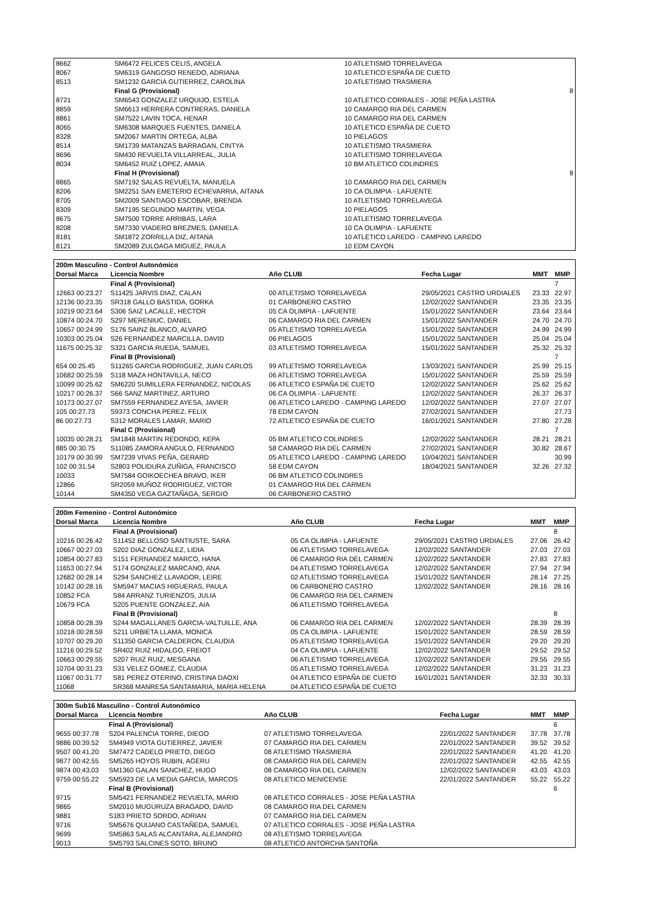| 8662 | SM6472 FELICES CELIS, ANGELA | 10 ATLETISMO TORRELAVEGA |
| 8067 | SM6319 GANGOSO RENEDO, ADRIANA | 10 ATLETICO ESPAÑA DE CUETO |
| 8513 | SM1232 GARCIA GUTIERREZ, CAROLINA | 10 ATLETISMO TRASMIERA |
| | Final G (Provisional) | 8 |
| 8721 | SM6543 GONZALEZ URQUIJO, ESTELA | 10 ATLETICO CORRALES - JOSE PEÑA LASTRA |
| 8859 | SM6613 HERRERA CONTRERAS, DANIELA | 10 CAMARGO RIA DEL CARMEN |
| 8861 | SM7522 LAVIN TOCA, HENAR | 10 CAMARGO RIA DEL CARMEN |
| 8065 | SM6308 MARQUES FUENTES, DANIELA | 10 ATLETICO ESPAÑA DE CUETO |
| 8328 | SM2067 MARTIN ORTEGA, ALBA | 10 PIELAGOS |
| 8514 | SM1739 MATANZAS BARRAGAN, CINTYA | 10 ATLETISMO TRASMIERA |
| 8696 | SM430 REVUELTA VILLARREAL, JULIA | 10 ATLETISMO TORRELAVEGA |
| 8034 | SM6452 RUIZ LOPEZ, AMAIA | 10 BM ATLETICO COLINDRES |
| | Final H (Provisional) | 8 |
| 8865 | SM7192 SALAS REVUELTA, MANUELA | 10 CAMARGO RIA DEL CARMEN |
| 8206 | SM2251 SAN EMETERIO ECHEVARRIA, AITANA | 10 CA OLIMPIA - LAFUENTE |
| 8705 | SM2009 SANTIAGO ESCOBAR, BRENDA | 10 ATLETISMO TORRELAVEGA |
| 8309 | SM7195 SEGUNDO MARTIN, VEGA | 10 PIELAGOS |
| 8675 | SM7500 TORRE ARRIBAS, LARA | 10 ATLETISMO TORRELAVEGA |
| 8208 | SM7330 VIADERO BREZMES, DANIELA | 10 CA OLIMPIA - LAFUENTE |
| 8181 | SM1872 ZORRILLA DIZ, AITANA | 10 ATLETICO LAREDO - CAMPING LAREDO |
| 8121 | SM2089 ZULOAGA MIGUEZ, PAULA | 10 EDM CAYON |
| 200m Masculino - Control Autonómico | | | | | |
| --- | --- | --- | --- | --- | --- |
| Dorsal Marca | Licencia Nombre | Año CLUB | Fecha Lugar | MMT | MMP |
| | Final A (Provisional) | | | | 7 |
| 12663 00:23.27 | S11425 JARVIS DIAZ, CALAN | 00 ATLETISMO TORRELAVEGA | 29/05/2021 CASTRO URDIALES | 23.33 | 22.97 |
| 12136 00:23.35 | SR318 GALLO BASTIDA, GORKA | 01 CARBONERO CASTRO | 12/02/2022 SANTANDER | 23.35 | 23.35 |
| 10219 00:23.64 | S306 SAIZ LACALLE, HECTOR | 05 CA OLIMPIA - LAFUENTE | 15/01/2022 SANTANDER | 23.64 | 23.64 |
| 10874 00:24.70 | S297 MERENIUC, DANIEL | 06 CAMARGO RIA DEL CARMEN | 15/01/2022 SANTANDER | 24.70 | 24.70 |
| 10657 00:24.99 | S176 SAINZ BLANCO, ALVARO | 05 ATLETISMO TORRELAVEGA | 15/01/2022 SANTANDER | 24.99 | 24.99 |
| 10303 00:25.04 | S26 FERNANDEZ MARCILLA, DAVID | 06 PIELAGOS | 15/01/2022 SANTANDER | 25.04 | 25.04 |
| 11675 00:25.32 | S321 GARCIA RUEDA, SAMUEL | 03 ATLETISMO TORRELAVEGA | 15/01/2022 SANTANDER | 25.32 | 25.32 |
| | Final B (Provisional) | | | | 7 |
| 654 00:25.45 | S11265 GARCIA RODRIGUEZ, JUAN CARLOS | 99 ATLETISMO TORRELAVEGA | 13/03/2021 SANTANDER | 25.99 | 25.15 |
| 10682 00:25.59 | S118 MAZA HONTAVILLA, NECO | 06 ATLETISMO TORRELAVEGA | 15/01/2022 SANTANDER | 25.59 | 25.59 |
| 10099 00:25.62 | SM6220 SUMILLERA FERNANDEZ, NICOLAS | 06 ATLETICO ESPAÑA DE CUETO | 12/02/2022 SANTANDER | 25.62 | 25.62 |
| 10217 00:26.37 | S66 SANZ MARTINEZ, ARTURO | 06 CA OLIMPIA - LAFUENTE | 12/02/2022 SANTANDER | 26.37 | 26.37 |
| 10173 00:27.07 | SM7559 FERNANDEZ AYESA, JAVIER | 06 ATLETICO LAREDO - CAMPING LAREDO | 12/02/2022 SANTANDER | 27.07 | 27.07 |
| 105 00:27.73 | S9373 CONCHA PEREZ, FELIX | 78 EDM CAYON | 27/02/2021 SANTANDER | | 27.73 |
| 86 00:27.73 | S312 MORALES LAMAR, MARIO | 72 ATLETICO ESPAÑA DE CUETO | 16/01/2021 SANTANDER | 27.80 | 27.28 |
| | Final C (Provisional) | | | | 7 |
| 10035 00:28.21 | SM1848 MARTIN REDONDO, KEPA | 05 BM ATLETICO COLINDRES | 12/02/2022 SANTANDER | 28.21 | 28.21 |
| 885 00:30.75 | S11085 ZAMORA ANGULO, FERNANDO | 58 CAMARGO RIA DEL CARMEN | 27/02/2021 SANTANDER | 30.82 | 28.67 |
| 10179 00:30.99 | SM7239 VIVAS PEÑA, GERARD | 05 ATLETICO LAREDO - CAMPING LAREDO | 10/04/2021 SANTANDER | | 30.99 |
| 102 00:31.54 | S2803 POLIDURA ZUÑIGA, FRANCISCO | 58 EDM CAYON | 18/04/2021 SANTANDER | 32.26 | 27.32 |
| 10033 | SM7584 GOIKOECHEA BRAVO, IKER | 06 BM ATLETICO COLINDRES | | | |
| 12866 | SR2059 MUÑOZ RODRIGUEZ, VICTOR | 01 CAMARGO RIA DEL CARMEN | | | |
| 10144 | SM4350 VEGA GAZTAÑAGA, SERGIO | 06 CARBONERO CASTRO | | | |
| 200m Femenino - Control Autonómico | | | | | |
| --- | --- | --- | --- | --- | --- |
| Dorsal Marca | Licencia Nombre | Año CLUB | Fecha Lugar | MMT | MMP |
| | Final A (Provisional) | | | | 8 |
| 10216 00:26.42 | S11452 BELLOSO SANTIUSTE, SARA | 05 CA OLIMPIA - LAFUENTE | 29/05/2021 CASTRO URDIALES | 27.06 | 26.42 |
| 10667 00:27.03 | S202 DIAZ GONZALEZ, LIDIA | 06 ATLETISMO TORRELAVEGA | 12/02/2022 SANTANDER | 27.03 | 27.03 |
| 10854 00:27.83 | S151 FERNANDEZ MARCO, HANA | 06 CAMARGO RIA DEL CARMEN | 12/02/2022 SANTANDER | 27.83 | 27.83 |
| 11653 00:27.94 | S174 GONZALEZ MARCANO, ANA | 04 ATLETISMO TORRELAVEGA | 12/02/2022 SANTANDER | 27.94 | 27.94 |
| 12682 00:28.14 | S294 SANCHEZ LLAVADOR, LEIRE | 02 ATLETISMO TORRELAVEGA | 15/01/2022 SANTANDER | 28.14 | 27.25 |
| 10142 00:28.16 | SM5947 MACIAS HIGUERAS, PAULA | 06 CARBONERO CASTRO | 12/02/2022 SANTANDER | 28.16 | 28.16 |
| 10852 FCA | S84 ARRANZ TURIENZOS, JULIA | 06 CAMARGO RIA DEL CARMEN | | | |
| 10679 FCA | S205 PUENTE GONZALEZ, AIA | 06 ATLETISMO TORRELAVEGA | | | |
| | Final B (Provisional) | | | | 8 |
| 10858 00:28.39 | S244 MAGALLANES GARCIA-VALTUILLE, ANA | 06 CAMARGO RIA DEL CARMEN | 12/02/2022 SANTANDER | 28.39 | 28.39 |
| 10218 00:28.59 | S211 URBIETA LLAMA, MONICA | 05 CA OLIMPIA - LAFUENTE | 15/01/2022 SANTANDER | 28.59 | 28.59 |
| 10707 00:29.20 | S11350 GARCIA CALDERON, CLAUDIA | 05 ATLETISMO TORRELAVEGA | 15/01/2022 SANTANDER | 29.20 | 29.20 |
| 11216 00:29.52 | SR402 RUIZ HIDALGO, FREIOT | 04 CA OLIMPIA - LAFUENTE | 12/02/2022 SANTANDER | 29.52 | 29.52 |
| 10663 00:29.55 | S207 RUIZ RUIZ, MESGANA | 06 ATLETISMO TORRELAVEGA | 12/02/2022 SANTANDER | 29.55 | 29.55 |
| 10704 00:31.23 | S31 VELEZ GOMEZ, CLAUDIA | 05 ATLETISMO TORRELAVEGA | 12/02/2022 SANTANDER | 31.23 | 31.23 |
| 11067 00:31.77 | S81 PEREZ OTERINO, CRISTINA DAOXI | 04 ATLETICO ESPAÑA DE CUETO | 16/01/2021 SANTANDER | 32.33 | 30.33 |
| 11068 | SR368 MANRESA SANTAMARIA, MARIA HELENA | 04 ATLETICO ESPAÑA DE CUETO | | | |
| 300m Sub16 Masculino - Control Autonómico | | | | | |
| --- | --- | --- | --- | --- | --- |
| Dorsal Marca | Licencia Nombre | Año CLUB | Fecha Lugar | MMT | MMP |
| | Final A (Provisional) | | | | 6 |
| 9655 00:37.78 | S204 PALENCIA TORRE, DIEGO | 07 ATLETISMO TORRELAVEGA | 22/01/2022 SANTANDER | 37.78 | 37.78 |
| 9886 00:39.52 | SM4949 VIOTA GUTIERREZ, JAVIER | 07 CAMARGO RIA DEL CARMEN | 22/01/2022 SANTANDER | 39.52 | 39.52 |
| 9507 00:41.20 | SM7472 CADELO PRIETO, DIEGO | 08 ATLETISMO TRASMIERA | 22/01/2022 SANTANDER | 41.20 | 41.20 |
| 9877 00:42.55 | SM5265 HOYOS RUBIN, AGERU | 08 CAMARGO RIA DEL CARMEN | 22/01/2022 SANTANDER | 42.55 | 42.55 |
| 9874 00:43.03 | SM1360 GALAN SANCHEZ, HUGO | 08 CAMARGO RIA DEL CARMEN | 12/02/2022 SANTANDER | 43.03 | 43.03 |
| 9759 00:55.22 | SM5923 DE LA MEDIA GARCIA, MARCOS | 08 ATLETICO MENICENSE | 22/01/2022 SANTANDER | 55.22 | 55.22 |
| | Final B (Provisional) | | | | 6 |
| 9715 | SM5421 FERNANDEZ REVUELTA, MARIO | 08 ATLETICO CORRALES - JOSE PEÑA LASTRA | | | |
| 9865 | SM2010 MUGURUZA BRAGADO, DAVID | 08 CAMARGO RIA DEL CARMEN | | | |
| 9881 | S183 PRIETO SORDO, ADRIAN | 07 CAMARGO RIA DEL CARMEN | | | |
| 9716 | SM5676 QUIJANO CASTAÑEDA, SAMUEL | 07 ATLETICO CORRALES - JOSE PEÑA LASTRA | | | |
| 9699 | SM5863 SALAS ALCANTARA, ALEJANDRO | 08 ATLETISMO TORRELAVEGA | | | |
| 9013 | SM5793 SALCINES SOTO, BRUNO | 08 ATLETICO ANTORCHA SANTOÑA | | | |